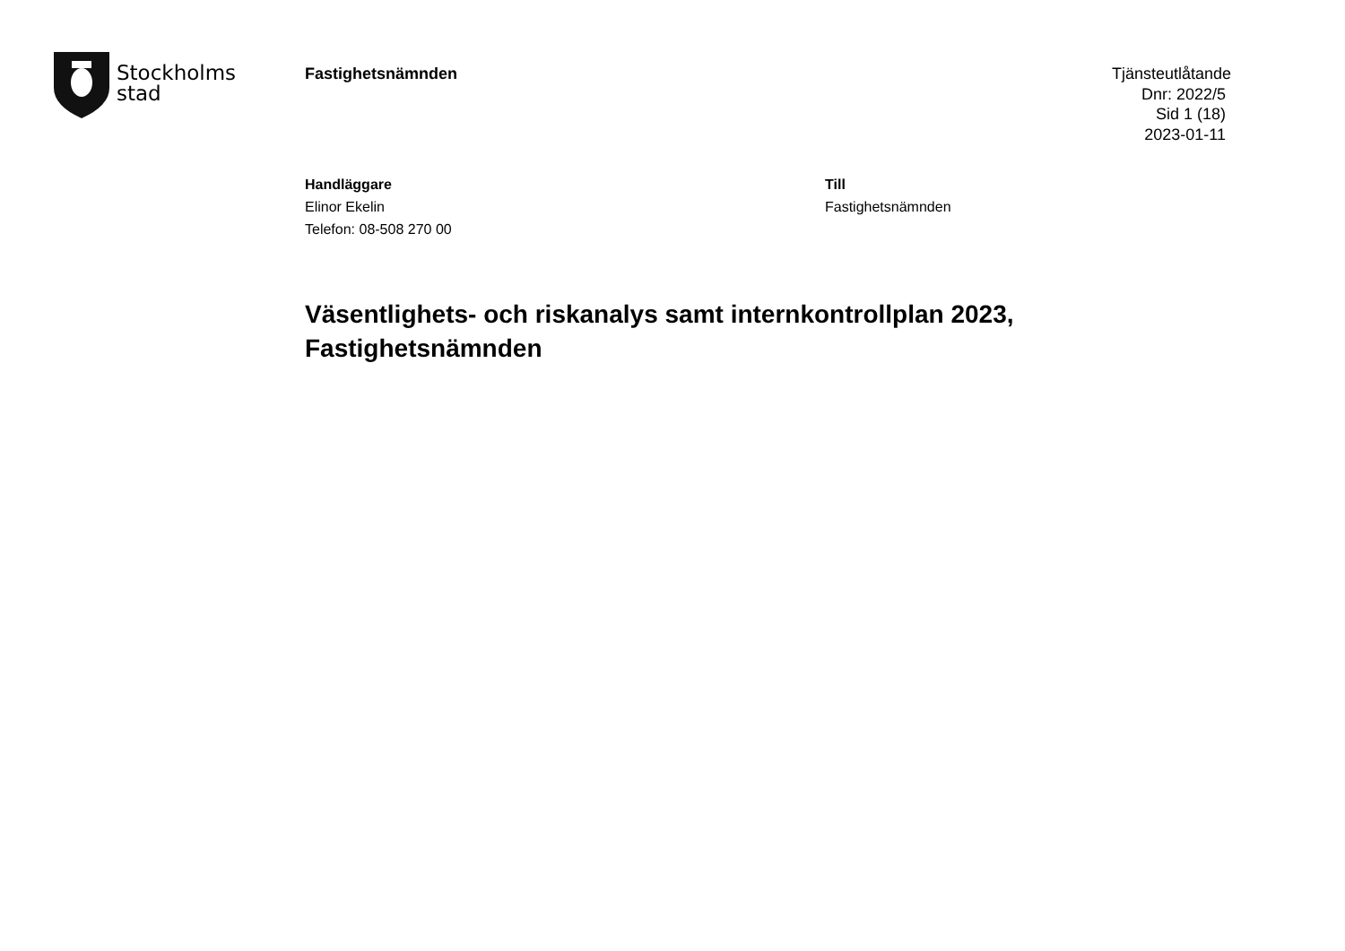Stockholms
stad
Fastighetsnämnden
Tjänsteutlåtande
Dnr: 2022/5
Sid 1 (18)
2023-01-11
Handläggare
Elinor Ekelin
Telefon: 08-508 270 00
Till
Fastighetsnämnden
Väsentlighets- och riskanalys samt internkontrollplan 2023,
Fastighetsnämnden